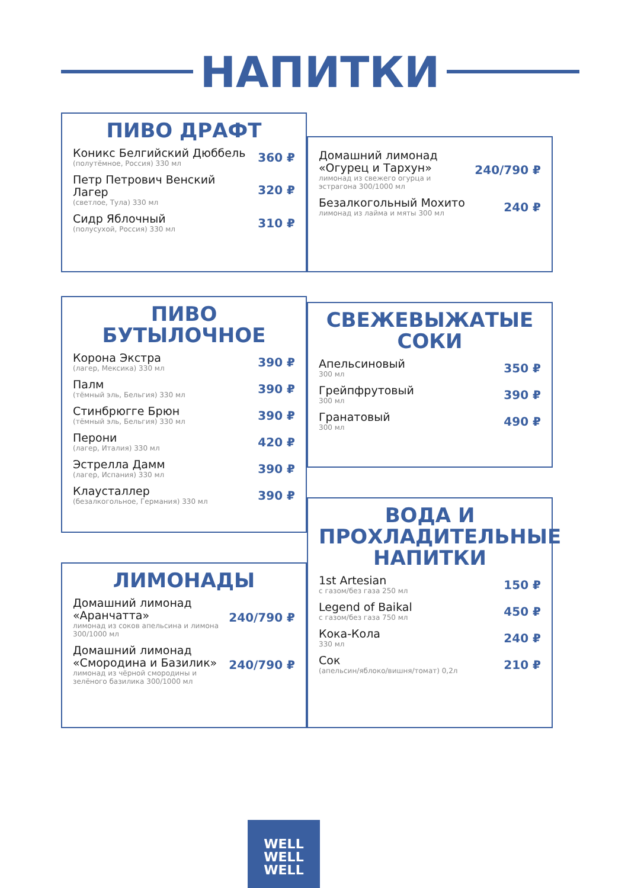НАПИТКИ
ПИВО ДРАФТ
Коникс Белгийский Дюббель
(полутёмное, Россия) 330 мл
360 ₽
Петр Петрович Венский Лагер
(светлое, Тула) 330 мл
320 ₽
Сидр Яблочный
(полусухой, Россия) 330 мл
310 ₽
ПИВО БУТЫЛОЧНОЕ
Корона Экстра
(лагер, Мексика) 330 мл
390 ₽
Палм
(тёмный эль, Бельгия) 330 мл
390 ₽
Стинбрюгге Брюн
(тёмный эль, Бельгия) 330 мл
390 ₽
Перони
(лагер, Италия) 330 мл
420 ₽
Эстрелла Дамм
(лагер, Испания) 330 мл
390 ₽
Клаусталлер
(безалкогольное, Германия) 330 мл
390 ₽
ЛИМОНАДЫ
Домашний лимонад «Аранчатта»
лимонад из соков апельсина и лимона 300/1000 мл
240/790 ₽
Домашний лимонад «Смородина и Базилик»
лимонад из чёрной смородины и зелёного базилика 300/1000 мл
240/790 ₽
Домашний лимонад «Огурец и Тархун»
лимонад из свежего огурца и эстрагона 300/1000 мл
240/790 ₽
Безалкогольный Мохито
лимонад из лайма и мяты 300 мл
240 ₽
СВЕЖЕВЫЖАТЫЕ СОКИ
Апельсиновый
300 мл
350 ₽
Грейпфрутовый
300 мл
390 ₽
Гранатовый
300 мл
490 ₽
ВОДА И ПРОХЛАДИТЕЛЬНЫЕ НАПИТКИ
1st Artesian
с газом/без газа 250 мл
150 ₽
Legend of Baikal
с газом/без газа 750 мл
450 ₽
Кока-Кола
330 мл
240 ₽
Сок
(апельсин/яблоко/вишня/томат) 0,2л
210 ₽
WELL
WELL
WELL